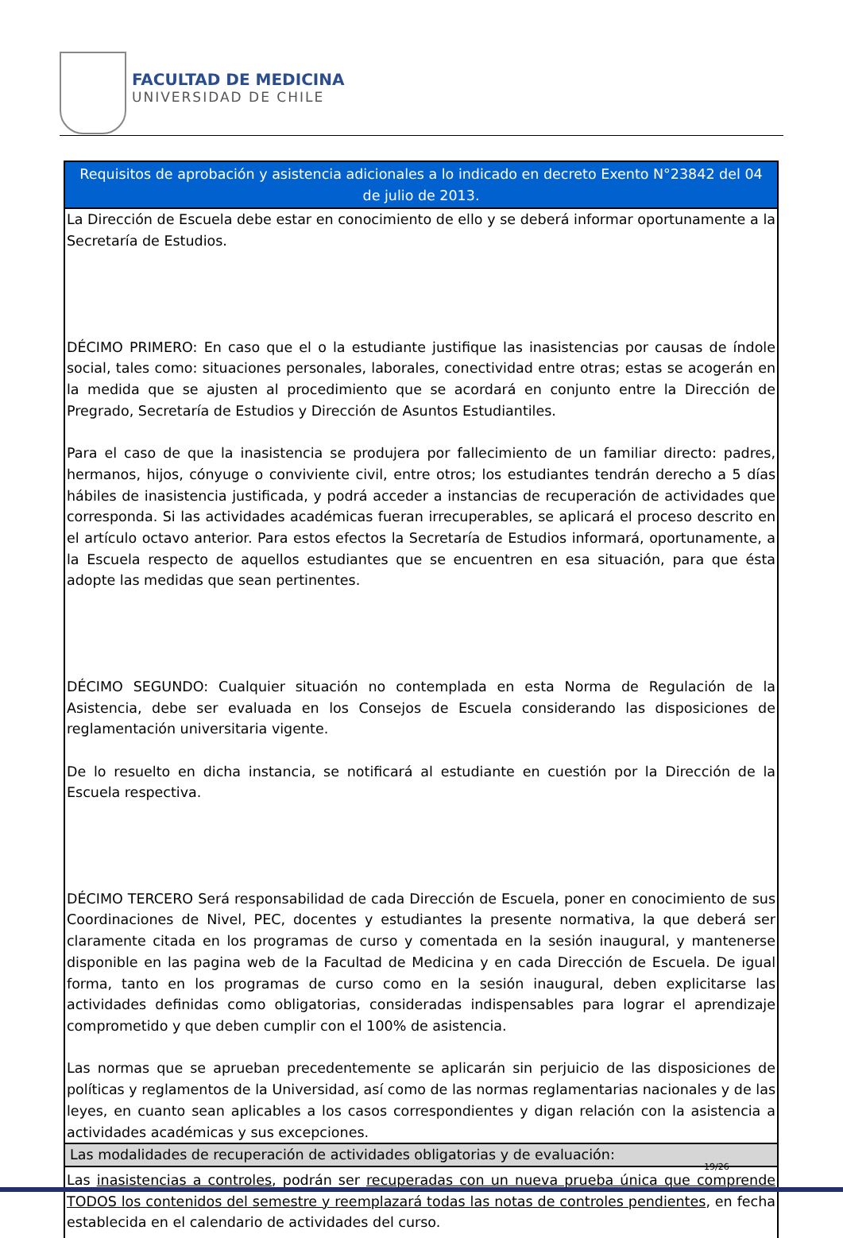FACULTAD DE MEDICINA
UNIVERSIDAD DE CHILE
| Requisitos de aprobación y asistencia adicionales a lo indicado en decreto Exento N°23842 del 04 de julio de 2013. |
| --- |
| La Dirección de Escuela debe estar en conocimiento de ello y se deberá informar oportunamente a la Secretaría de Estudios. DÉCIMO PRIMERO: En caso que el o la estudiante justifique las inasistencias por causas de índole social, tales como: situaciones personales, laborales, conectividad entre otras; estas se acogerán en la medida que se ajusten al procedimiento que se acordará en conjunto entre la Dirección de Pregrado, Secretaría de Estudios y Dirección de Asuntos Estudiantiles. Para el caso de que la inasistencia se produjera por fallecimiento de un familiar directo: padres, hermanos, hijos, cónyuge o conviviente civil, entre otros; los estudiantes tendrán derecho a 5 días hábiles de inasistencia justificada, y podrá acceder a instancias de recuperación de actividades que corresponda. Si las actividades académicas fueran irrecuperables, se aplicará el proceso descrito en el artículo octavo anterior. Para estos efectos la Secretaría de Estudios informará, oportunamente, a la Escuela respecto de aquellos estudiantes que se encuentren en esa situación, para que ésta adopte las medidas que sean pertinentes. DÉCIMO SEGUNDO: Cualquier situación no contemplada en esta Norma de Regulación de la Asistencia, debe ser evaluada en los Consejos de Escuela considerando las disposiciones de reglamentación universitaria vigente. De lo resuelto en dicha instancia, se notificará al estudiante en cuestión por la Dirección de la Escuela respectiva. DÉCIMO TERCERO Será responsabilidad de cada Dirección de Escuela, poner en conocimiento de sus Coordinaciones de Nivel, PEC, docentes y estudiantes la presente normativa, la que deberá ser claramente citada en los programas de curso y comentada en la sesión inaugural, y mantenerse disponible en las pagina web de la Facultad de Medicina y en cada Dirección de Escuela. De igual forma, tanto en los programas de curso como en la sesión inaugural, deben explicitarse las actividades definidas como obligatorias, consideradas indispensables para lograr el aprendizaje comprometido y que deben cumplir con el 100% de asistencia. Las normas que se aprueban precedentemente se aplicarán sin perjuicio de las disposiciones de políticas y reglamentos de la Universidad, así como de las normas reglamentarias nacionales y de las leyes, en cuanto sean aplicables a los casos correspondientes y digan relación con la asistencia a actividades académicas y sus excepciones. |
| Las modalidades de recuperación de actividades obligatorias y de evaluación: |
| Las inasistencias a controles , podrán ser recuperadas con un nueva prueba única que comprende TODOS los contenidos del semestre y reemplazará todas las notas de controles pendientes , en fecha establecida en el calendario de actividades del curso. |
19/26